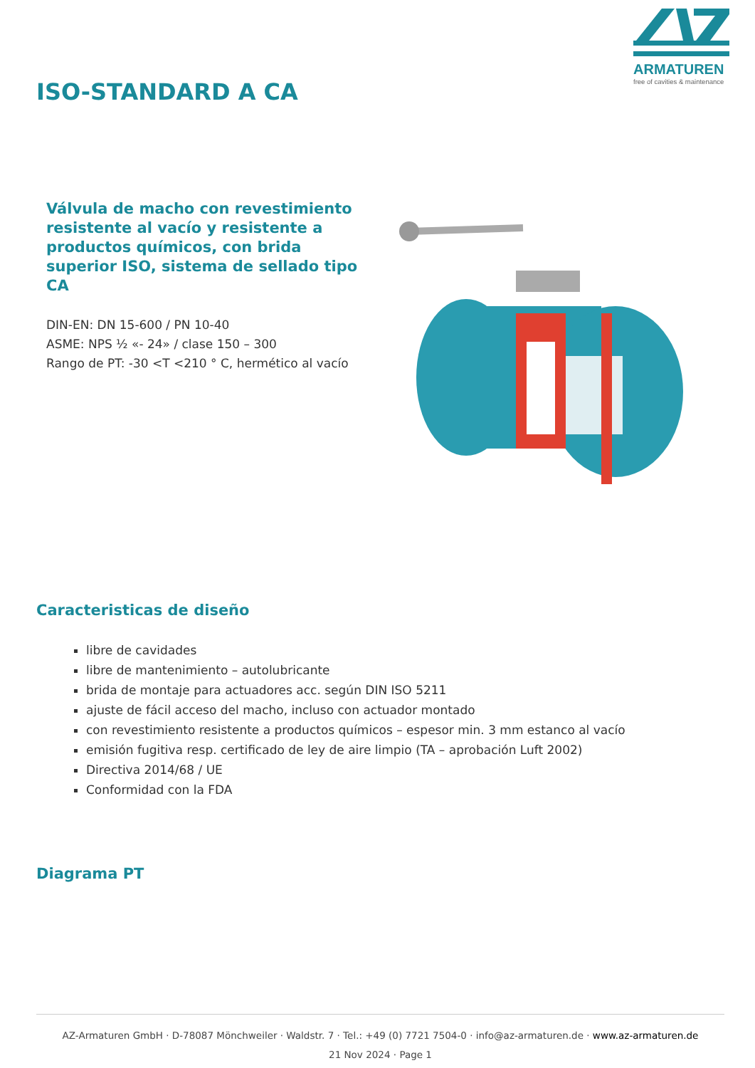ARMATUREN
free of cavities & maintenance
ISO-STANDARD A CA
Válvula de macho con revestimiento resistente al vacío y resistente a productos químicos, con brida superior ISO, sistema de sellado tipo CA
DIN-EN: DN 15-600 / PN 10-40
ASME: NPS ½ «- 24» / clase 150 – 300
Rango de PT: -30 <T <210 ° C, hermético al vacío
Caracteristicas de diseño
libre de cavidades
libre de mantenimiento – autolubricante
brida de montaje para actuadores acc. según DIN ISO 5211
ajuste de fácil acceso del macho, incluso con actuador montado
con revestimiento resistente a productos químicos – espesor min. 3 mm estanco al vacío
emisión fugitiva resp. certificado de ley de aire limpio (TA – aprobación Luft 2002)
Directiva 2014/68 / UE
Conformidad con la FDA
Diagrama PT
AZ-Armaturen GmbH · D-78087 Mönchweiler · Waldstr. 7 · Tel.: +49 (0) 7721 7504-0 · info@az-armaturen.de · www.az-armaturen.de
21 Nov 2024 · Page 1